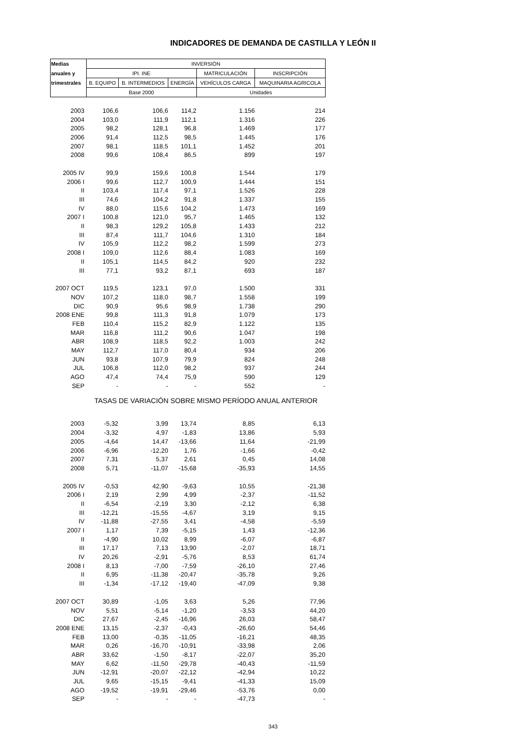INDICADORES DE DEMANDA DE CASTILLA Y LEÓN II
| Medias | INVERSIÓN | | | | |
| --- | --- | --- | --- | --- | --- |
| anuales y | IPI. INE | | | MATRICULACIÓN | INSCRIPCIÓN |
| trimestrales | B. EQUIPO | B. INTERMEDIOS | ENERGÍA | VEHÍCULOS CARGA | MAQUINARIA AGRICOLA |
| | Base 2000 | | | Unidades | |
| 2003 | 106,6 | 106,6 | 114,2 | 1.156 | 214 |
| 2004 | 103,0 | 111,9 | 112,1 | 1.316 | 226 |
| 2005 | 98,2 | 128,1 | 96,8 | 1.469 | 177 |
| 2006 | 91,4 | 112,5 | 98,5 | 1.445 | 176 |
| 2007 | 98,1 | 118,5 | 101,1 | 1.452 | 201 |
| 2008 | 99,6 | 108,4 | 86,5 | 899 | 197 |
| 2005 IV | 99,9 | 159,6 | 100,8 | 1.544 | 179 |
| 2006 I | 99,6 | 112,7 | 100,9 | 1.444 | 151 |
| II | 103,4 | 117,4 | 97,1 | 1.526 | 228 |
| III | 74,6 | 104,2 | 91,8 | 1.337 | 155 |
| IV | 88,0 | 115,6 | 104,2 | 1.473 | 169 |
| 2007 I | 100,8 | 121,0 | 95,7 | 1.465 | 132 |
| II | 98,3 | 129,2 | 105,8 | 1.433 | 212 |
| III | 87,4 | 111,7 | 104,6 | 1.310 | 184 |
| IV | 105,9 | 112,2 | 98,2 | 1.599 | 273 |
| 2008 I | 109,0 | 112,6 | 88,4 | 1.083 | 169 |
| II | 105,1 | 114,5 | 84,2 | 920 | 232 |
| III | 77,1 | 93,2 | 87,1 | 693 | 187 |
| 2007 OCT | 119,5 | 123,1 | 97,0 | 1.500 | 331 |
| NOV | 107,2 | 118,0 | 98,7 | 1.558 | 199 |
| DIC | 90,9 | 95,6 | 98,9 | 1.738 | 290 |
| 2008 ENE | 99,8 | 111,3 | 91,8 | 1.079 | 173 |
| FEB | 110,4 | 115,2 | 82,9 | 1.122 | 135 |
| MAR | 116,8 | 111,2 | 90,6 | 1.047 | 198 |
| ABR | 108,9 | 118,5 | 92,2 | 1.003 | 242 |
| MAY | 112,7 | 117,0 | 80,4 | 934 | 206 |
| JUN | 93,8 | 107,9 | 79,9 | 824 | 248 |
| JUL | 106,8 | 112,0 | 98,2 | 937 | 244 |
| AGO | 47,4 | 74,4 | 75,9 | 590 | 129 |
| SEP | - | - | - | 552 | - |
| | TASAS DE VARIACIÓN SOBRE MISMO PERÍODO ANUAL ANTERIOR | | | | |
| 2003 | -5,32 | 3,99 | 13,74 | 8,85 | 6,13 |
| 2004 | -3,32 | 4,97 | -1,83 | 13,86 | 5,93 |
| 2005 | -4,64 | 14,47 | -13,66 | 11,64 | -21,99 |
| 2006 | -6,96 | -12,20 | 1,76 | -1,66 | -0,42 |
| 2007 | 7,31 | 5,37 | 2,61 | 0,45 | 14,08 |
| 2008 | 5,71 | -11,07 | -15,68 | -35,93 | 14,55 |
| 2005 IV | -0,53 | 42,90 | -9,63 | 10,55 | -21,38 |
| 2006 I | 2,19 | 2,99 | 4,99 | -2,37 | -11,52 |
| II | -6,54 | -2,19 | 3,30 | -2,12 | 6,38 |
| III | -12,21 | -15,55 | -4,67 | 3,19 | 9,15 |
| IV | -11,88 | -27,55 | 3,41 | -4,58 | -5,59 |
| 2007 I | 1,17 | 7,39 | -5,15 | 1,43 | -12,36 |
| II | -4,90 | 10,02 | 8,99 | -6,07 | -6,87 |
| III | 17,17 | 7,13 | 13,90 | -2,07 | 18,71 |
| IV | 20,26 | -2,91 | -5,76 | 8,53 | 61,74 |
| 2008 I | 8,13 | -7,00 | -7,59 | -26,10 | 27,46 |
| II | 6,95 | -11,38 | -20,47 | -35,78 | 9,26 |
| III | -1,34 | -17,12 | -19,40 | -47,09 | 9,38 |
| 2007 OCT | 30,89 | -1,05 | 3,63 | 5,26 | 77,96 |
| NOV | 5,51 | -5,14 | -1,20 | -3,53 | 44,20 |
| DIC | 27,67 | -2,45 | -16,96 | 26,03 | 58,47 |
| 2008 ENE | 13,15 | -2,37 | -0,43 | -26,60 | 54,46 |
| FEB | 13,00 | -0,35 | -11,05 | -16,21 | 48,35 |
| MAR | 0,26 | -16,70 | -10,91 | -33,98 | 2,06 |
| ABR | 33,62 | -1,50 | -8,17 | -22,07 | 35,20 |
| MAY | 6,62 | -11,50 | -29,78 | -40,43 | -11,59 |
| JUN | -12,91 | -20,07 | -22,12 | -42,94 | 10,22 |
| JUL | 9,65 | -15,15 | -9,41 | -41,33 | 15,09 |
| AGO | -19,52 | -19,91 | -29,46 | -53,76 | 0,00 |
| SEP | - | - | - | -47,73 | - |
343